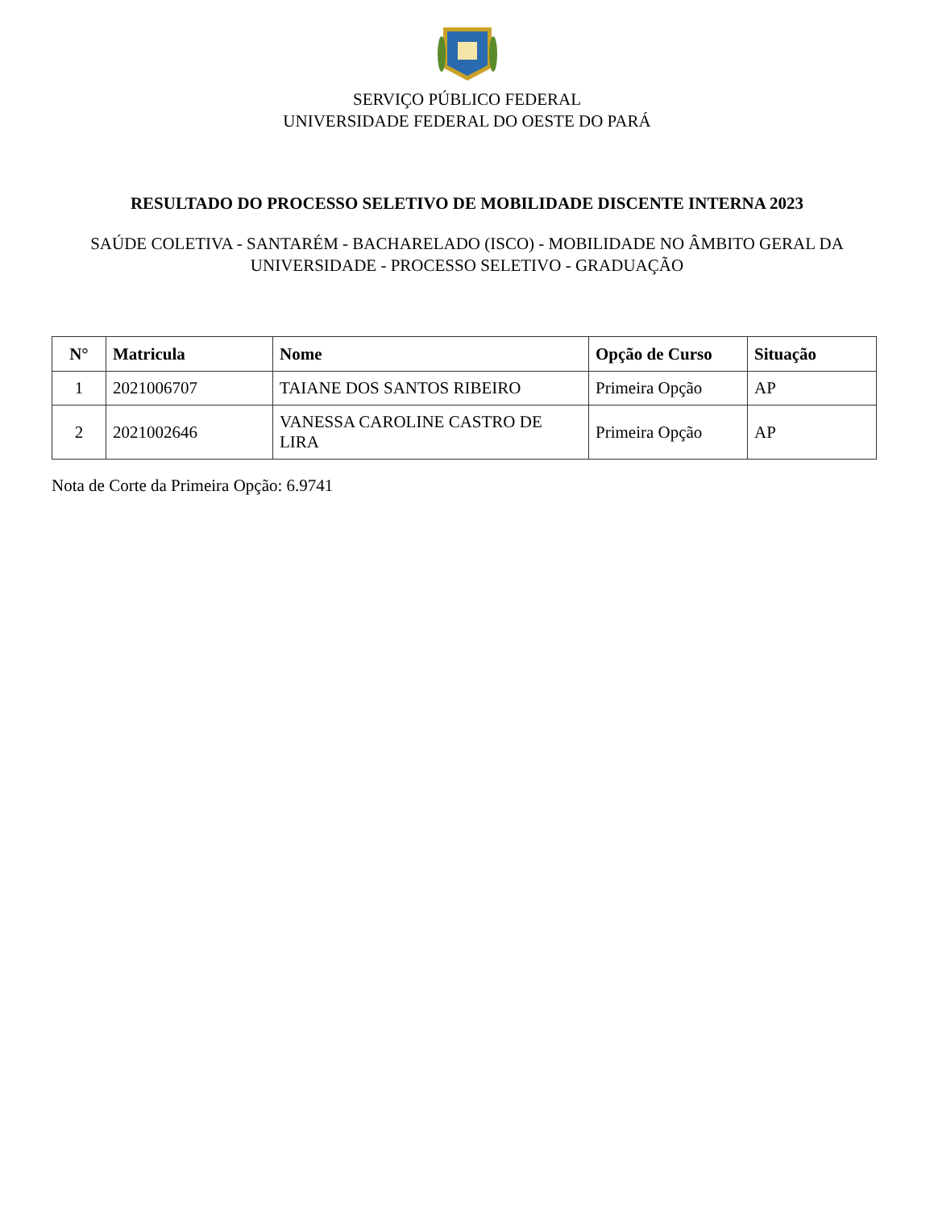SERVIÇO PÚBLICO FEDERAL
UNIVERSIDADE FEDERAL DO OESTE DO PARÁ
RESULTADO DO PROCESSO SELETIVO DE MOBILIDADE DISCENTE INTERNA 2023
SAÚDE COLETIVA - SANTARÉM - BACHARELADO (ISCO) - MOBILIDADE NO ÂMBITO GERAL DA UNIVERSIDADE - PROCESSO SELETIVO - GRADUAÇÃO
| N° | Matricula | Nome | Opção de Curso | Situação |
| --- | --- | --- | --- | --- |
| 1 | 2021006707 | TAIANE DOS SANTOS RIBEIRO | Primeira Opção | AP |
| 2 | 2021002646 | VANESSA CAROLINE CASTRO DE LIRA | Primeira Opção | AP |
Nota de Corte da Primeira Opção: 6.9741